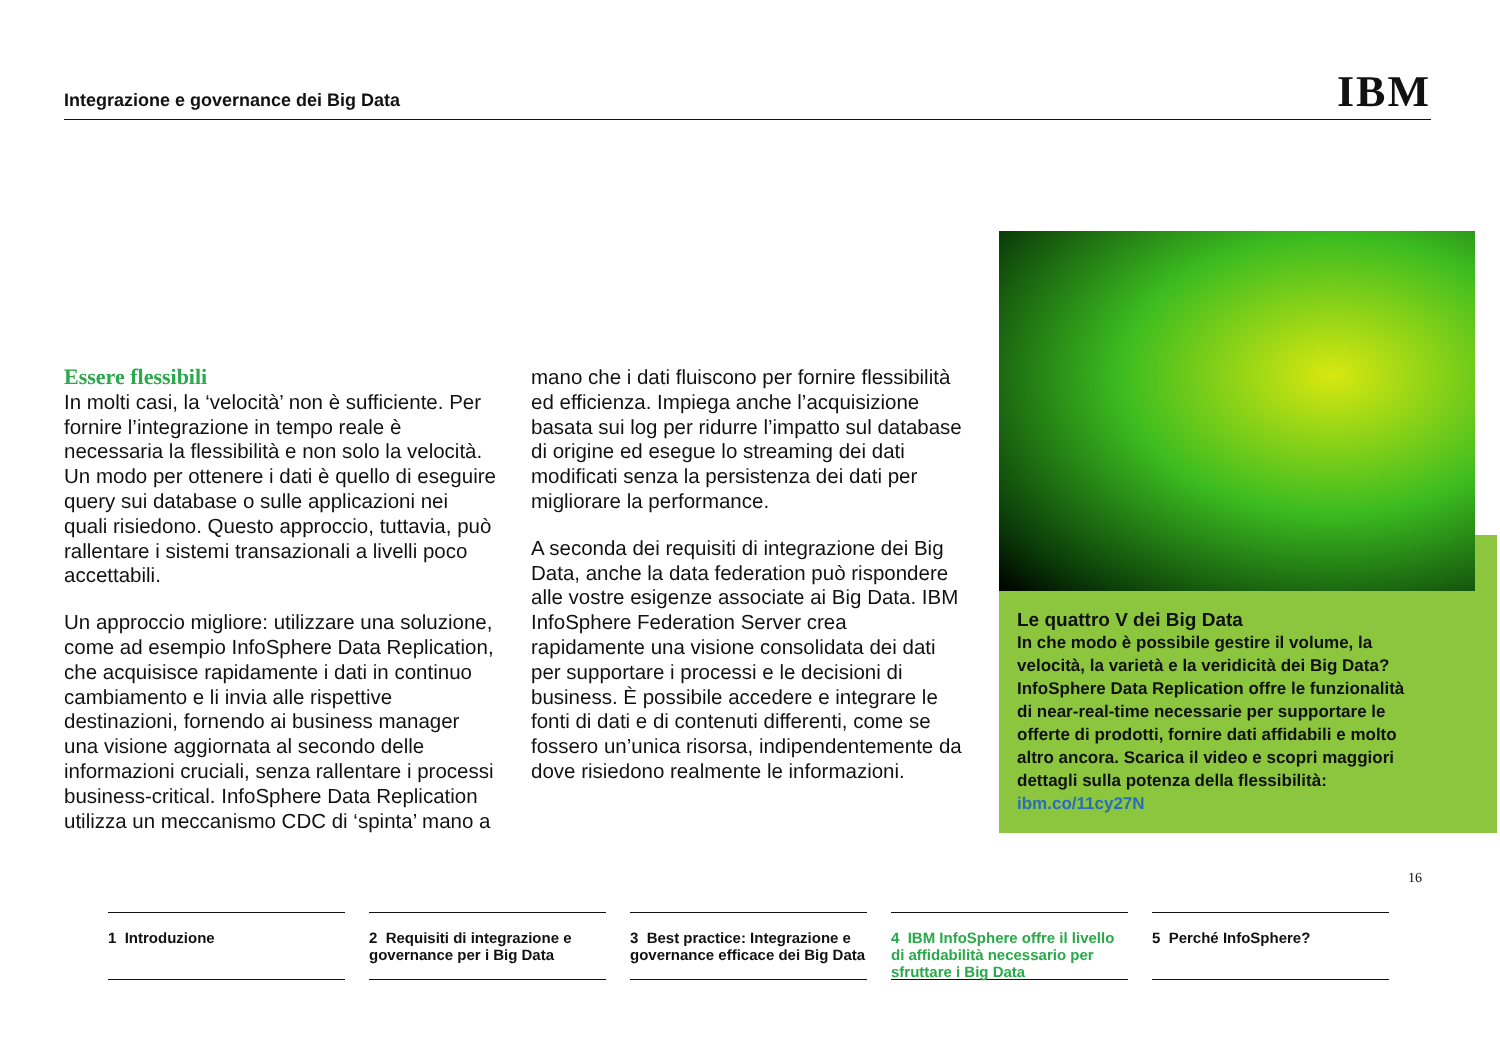Integrazione e governance dei Big Data
IBM
Essere flessibili
In molti casi, la ‘velocità’ non è sufficiente. Per fornire l’integrazione in tempo reale è necessaria la flessibilità e non solo la velocità. Un modo per ottenere i dati è quello di eseguire query sui database o sulle applicazioni nei quali risiedono. Questo approccio, tuttavia, può rallentare i sistemi transazionali a livelli poco accettabili.
Un approccio migliore: utilizzare una soluzione, come ad esempio InfoSphere Data Replication, che acquisisce rapidamente i dati in continuo cambiamento e li invia alle rispettive destinazioni, fornendo ai business manager una visione aggiornata al secondo delle informazioni cruciali, senza rallentare i processi business-critical. InfoSphere Data Replication utilizza un meccanismo CDC di ‘spinta’ mano a
mano che i dati fluiscono per fornire flessibilità ed efficienza. Impiega anche l’acquisizione basata sui log per ridurre l’impatto sul database di origine ed esegue lo streaming dei dati modificati senza la persistenza dei dati per migliorare la performance.
A seconda dei requisiti di integrazione dei Big Data, anche la data federation può rispondere alle vostre esigenze associate ai Big Data. IBM InfoSphere Federation Server crea rapidamente una visione consolidata dei dati per supportare i processi e le decisioni di business. È possibile accedere e integrare le fonti di dati e di contenuti differenti, come se fossero un’unica risorsa, indipendentemente da dove risiedono realmente le informazioni.
Le quattro V dei Big Data
In che modo è possibile gestire il volume, la velocità, la varietà e la veridicità dei Big Data? InfoSphere Data Replication offre le funzionalità di near-real-time necessarie per supportare le offerte di prodotti, fornire dati affidabili e molto altro ancora. Scarica il video e scopri maggiori dettagli sulla potenza della flessibilità: ibm.co/11cy27N
16
1 Introduzione 2 Requisiti di integrazione e governance per i Big Data
3 Best practice: Integrazione e governance efficace dei Big Data
4 IBM InfoSphere offre il livello di affidabilità necessario per sfruttare i Big Data
5 Perché InfoSphere?